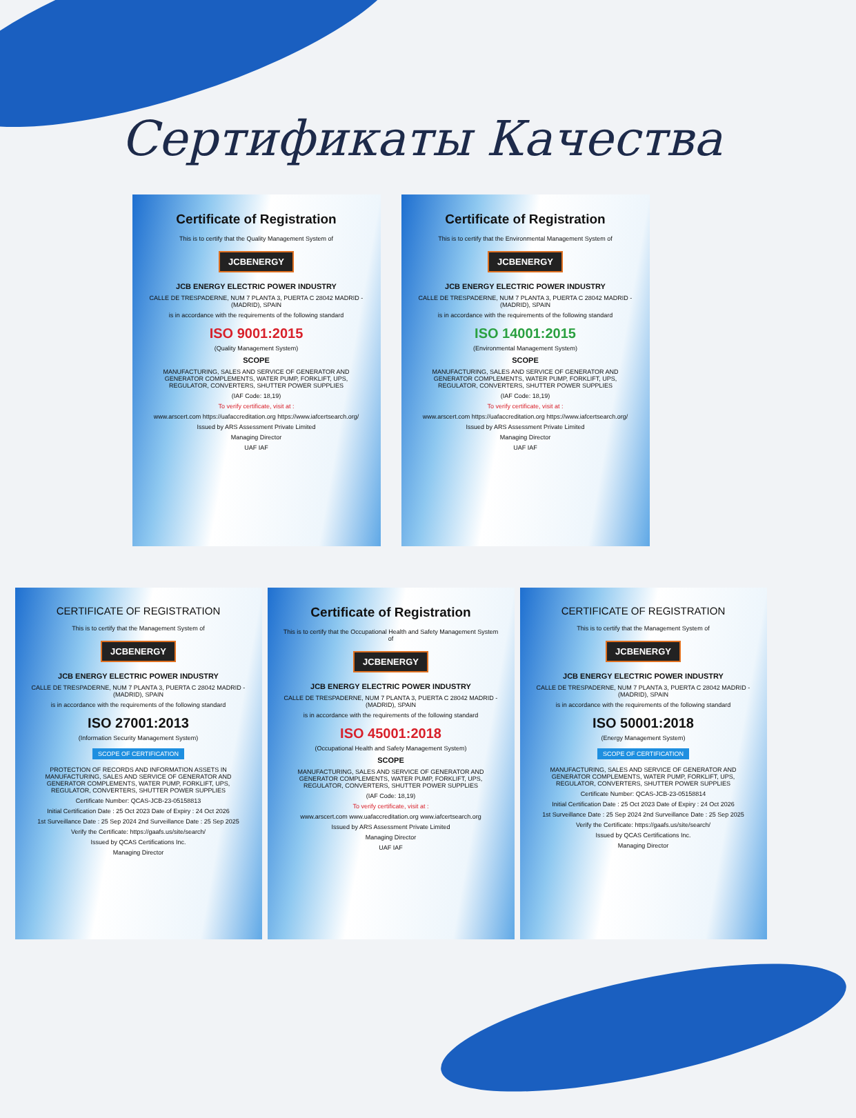Сертификаты Качества
Certificate of Registration
This is to certify that the Quality Management System of
JCBENERGY
JCB ENERGY ELECTRIC POWER INDUSTRY
CALLE DE TRESPADERNE, NUM 7 PLANTA 3, PUERTA C 28042 MADRID - (MADRID), SPAIN
is in accordance with the requirements of the following standard
ISO 9001:2015
(Quality Management System)
SCOPE
MANUFACTURING, SALES AND SERVICE OF GENERATOR AND GENERATOR COMPLEMENTS, WATER PUMP, FORKLIFT, UPS, REGULATOR, CONVERTERS, SHUTTER POWER SUPPLIES
(IAF Code: 18,19)
To verify certificate, visit at :
www.arscert.com https://uafaccreditation.org https://www.iafcertsearch.org/
Issued by ARS Assessment Private Limited
Managing Director
UAF IAF
Certificate of Registration
This is to certify that the Environmental Management System of
JCBENERGY
JCB ENERGY ELECTRIC POWER INDUSTRY
CALLE DE TRESPADERNE, NUM 7 PLANTA 3, PUERTA C 28042 MADRID - (MADRID), SPAIN
is in accordance with the requirements of the following standard
ISO 14001:2015
(Environmental Management System)
SCOPE
MANUFACTURING, SALES AND SERVICE OF GENERATOR AND GENERATOR COMPLEMENTS, WATER PUMP, FORKLIFT, UPS, REGULATOR, CONVERTERS, SHUTTER POWER SUPPLIES
(IAF Code: 18,19)
To verify certificate, visit at :
www.arscert.com https://uafaccreditation.org https://www.iafcertsearch.org/
Issued by ARS Assessment Private Limited
Managing Director
UAF IAF
CERTIFICATE OF REGISTRATION
This is to certify that the Management System of
JCBENERGY
JCB ENERGY ELECTRIC POWER INDUSTRY
CALLE DE TRESPADERNE, NUM 7 PLANTA 3, PUERTA C 28042 MADRID - (MADRID), SPAIN
is in accordance with the requirements of the following standard
ISO 27001:2013
(Information Security Management System)
SCOPE OF CERTIFICATION
PROTECTION OF RECORDS AND INFORMATION ASSETS IN MANUFACTURING, SALES AND SERVICE OF GENERATOR AND GENERATOR COMPLEMENTS, WATER PUMP, FORKLIFT, UPS, REGULATOR, CONVERTERS, SHUTTER POWER SUPPLIES
Certificate Number: QCAS-JCB-23-05158813
Initial Certification Date : 25 Oct 2023 Date of Expiry : 24 Oct 2026
1st Surveillance Date : 25 Sep 2024 2nd Surveillance Date : 25 Sep 2025
Verify the Certificate: https://gaafs.us/site/search/
Issued by QCAS Certifications Inc.
Managing Director
Certificate of Registration
This is to certify that the Occupational Health and Safety Management System of
JCBENERGY
JCB ENERGY ELECTRIC POWER INDUSTRY
CALLE DE TRESPADERNE, NUM 7 PLANTA 3, PUERTA C 28042 MADRID - (MADRID), SPAIN
is in accordance with the requirements of the following standard
ISO 45001:2018
(Occupational Health and Safety Management System)
SCOPE
MANUFACTURING, SALES AND SERVICE OF GENERATOR AND GENERATOR COMPLEMENTS, WATER PUMP, FORKLIFT, UPS, REGULATOR, CONVERTERS, SHUTTER POWER SUPPLIES
(IAF Code: 18,19)
To verify certificate, visit at :
www.arscert.com www.uafaccreditation.org www.iafcertsearch.org
Issued by ARS Assessment Private Limited
Managing Director
UAF IAF
CERTIFICATE OF REGISTRATION
This is to certify that the Management System of
JCBENERGY
JCB ENERGY ELECTRIC POWER INDUSTRY
CALLE DE TRESPADERNE, NUM 7 PLANTA 3, PUERTA C 28042 MADRID - (MADRID), SPAIN
is in accordance with the requirements of the following standard
ISO 50001:2018
(Energy Management System)
SCOPE OF CERTIFICATION
MANUFACTURING, SALES AND SERVICE OF GENERATOR AND GENERATOR COMPLEMENTS, WATER PUMP, FORKLIFT, UPS, REGULATOR, CONVERTERS, SHUTTER POWER SUPPLIES
Certificate Number: QCAS-JCB-23-05158814
Initial Certification Date : 25 Oct 2023 Date of Expiry : 24 Oct 2026
1st Surveillance Date : 25 Sep 2024 2nd Surveillance Date : 25 Sep 2025
Verify the Certificate: https://gaafs.us/site/search/
Issued by QCAS Certifications Inc.
Managing Director